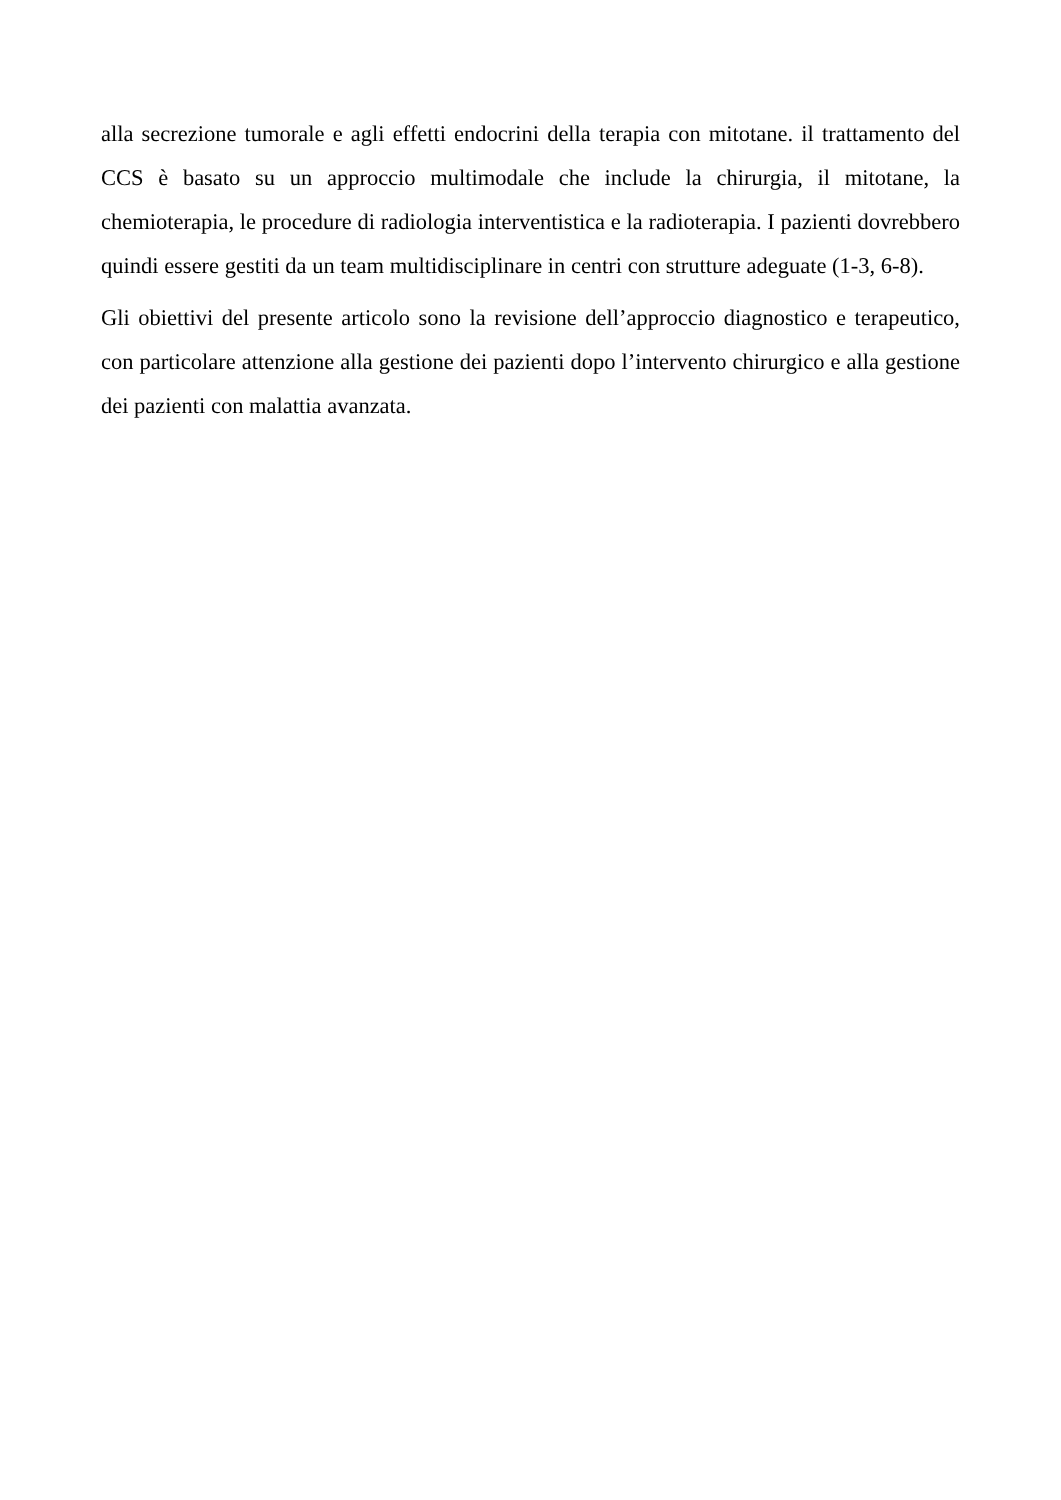alla secrezione tumorale e agli effetti endocrini della terapia con mitotane. il trattamento del CCS è basato su un approccio multimodale che include la chirurgia, il mitotane, la chemioterapia, le procedure di radiologia interventistica e la radioterapia. I pazienti dovrebbero quindi essere gestiti da un team multidisciplinare in centri con strutture adeguate (1-3, 6-8).
Gli obiettivi del presente articolo sono la revisione dell’approccio diagnostico e terapeutico, con particolare attenzione alla gestione dei pazienti dopo l’intervento chirurgico e alla gestione dei pazienti con malattia avanzata.